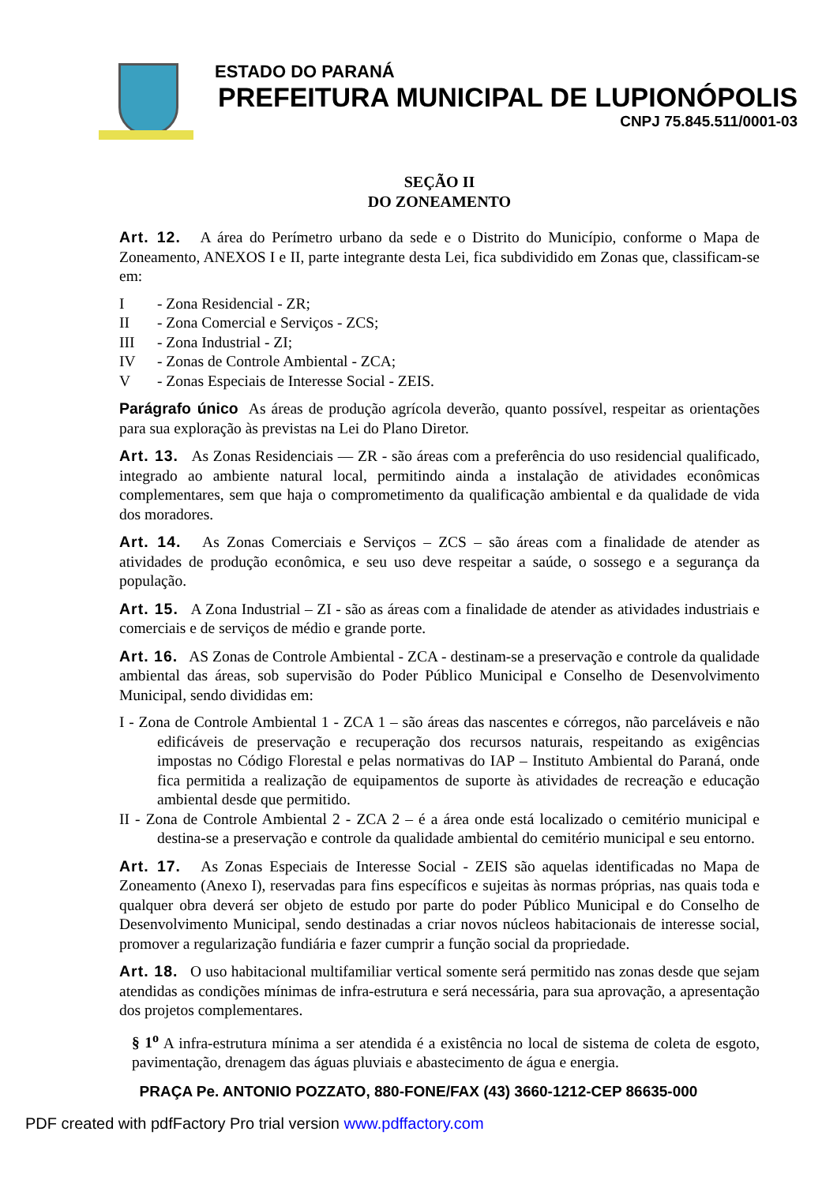ESTADO DO PARANÁ
PREFEITURA MUNICIPAL DE LUPIONÓPOLIS
CNPJ 75.845.511/0001-03
SEÇÃO II
DO ZONEAMENTO
Art. 12. A área do Perímetro urbano da sede e o Distrito do Município, conforme o Mapa de Zoneamento, ANEXOS I e II, parte integrante desta Lei, fica subdividido em Zonas que, classificam-se em:
I - Zona Residencial - ZR;
II - Zona Comercial e Serviços - ZCS;
III - Zona Industrial - ZI;
IV - Zonas de Controle Ambiental - ZCA;
V - Zonas Especiais de Interesse Social - ZEIS.
Parágrafo único As áreas de produção agrícola deverão, quanto possível, respeitar as orientações para sua exploração às previstas na Lei do Plano Diretor.
Art. 13. As Zonas Residenciais — ZR - são áreas com a preferência do uso residencial qualificado, integrado ao ambiente natural local, permitindo ainda a instalação de atividades econômicas complementares, sem que haja o comprometimento da qualificação ambiental e da qualidade de vida dos moradores.
Art. 14. As Zonas Comerciais e Serviços – ZCS – são áreas com a finalidade de atender as atividades de produção econômica, e seu uso deve respeitar a saúde, o sossego e a segurança da população.
Art. 15. A Zona Industrial – ZI - são as áreas com a finalidade de atender as atividades industriais e comerciais e de serviços de médio e grande porte.
Art. 16. AS Zonas de Controle Ambiental - ZCA - destinam-se a preservação e controle da qualidade ambiental das áreas, sob supervisão do Poder Público Municipal e Conselho de Desenvolvimento Municipal, sendo divididas em:
I - Zona de Controle Ambiental 1 - ZCA 1 – são áreas das nascentes e córregos, não parceláveis e não edificáveis de preservação e recuperação dos recursos naturais, respeitando as exigências impostas no Código Florestal e pelas normativas do IAP – Instituto Ambiental do Paraná, onde fica permitida a realização de equipamentos de suporte às atividades de recreação e educação ambiental desde que permitido.
II - Zona de Controle Ambiental 2 - ZCA 2 – é a área onde está localizado o cemitério municipal e destina-se a preservação e controle da qualidade ambiental do cemitério municipal e seu entorno.
Art. 17. As Zonas Especiais de Interesse Social - ZEIS são aquelas identificadas no Mapa de Zoneamento (Anexo I), reservadas para fins específicos e sujeitas às normas próprias, nas quais toda e qualquer obra deverá ser objeto de estudo por parte do poder Público Municipal e do Conselho de Desenvolvimento Municipal, sendo destinadas a criar novos núcleos habitacionais de interesse social, promover a regularização fundiária e fazer cumprir a função social da propriedade.
Art. 18. O uso habitacional multifamiliar vertical somente será permitido nas zonas desde que sejam atendidas as condições mínimas de infra-estrutura e será necessária, para sua aprovação, a apresentação dos projetos complementares.
§ 1<sup>o</sup> A infra-estrutura mínima a ser atendida é a existência no local de sistema de coleta de esgoto, pavimentação, drenagem das águas pluviais e abastecimento de água e energia.
PRAÇA Pe. ANTONIO POZZATO, 880-FONE/FAX (43) 3660-1212-CEP 86635-000
PDF created with pdfFactory Pro trial version www.pdffactory.com